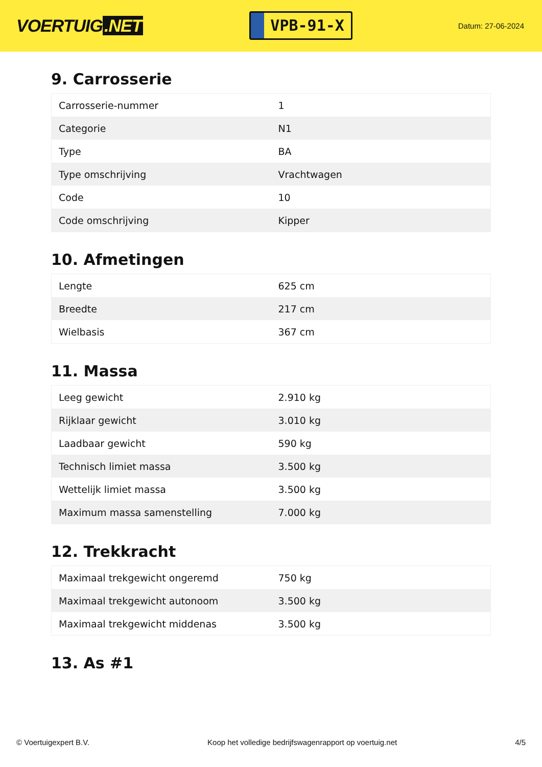VOERTUIG.NET
VPB-91-X
Datum: 27-06-2024
9. Carrosserie
| Carrosserie-nummer | 1 |
| Categorie | N1 |
| Type | BA |
| Type omschrijving | Vrachtwagen |
| Code | 10 |
| Code omschrijving | Kipper |
10. Afmetingen
| Lengte | 625 cm |
| Breedte | 217 cm |
| Wielbasis | 367 cm |
11. Massa
| Leeg gewicht | 2.910 kg |
| Rijklaar gewicht | 3.010 kg |
| Laadbaar gewicht | 590 kg |
| Technisch limiet massa | 3.500 kg |
| Wettelijk limiet massa | 3.500 kg |
| Maximum massa samenstelling | 7.000 kg |
12. Trekkracht
| Maximaal trekgewicht ongeremd | 750 kg |
| Maximaal trekgewicht autonoom | 3.500 kg |
| Maximaal trekgewicht middenas | 3.500 kg |
13. As #1
© Voertuigexpert B.V. Koop het volledige bedrijfswagenrapport op voertuig.net 4/5